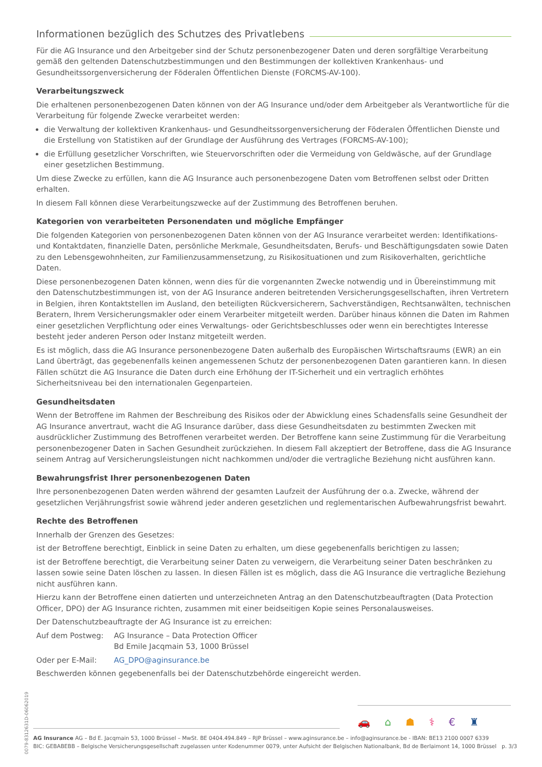Informationen bezüglich des Schutzes des Privatlebens
Für die AG Insurance und den Arbeitgeber sind der Schutz personenbezogener Daten und deren sorgfältige Verarbeitung gemäß den geltenden Datenschutzbestimmungen und den Bestimmungen der kollektiven Krankenhaus- und Gesundheitssorgenversicherung der Föderalen Öffentlichen Dienste (FORCMS-AV-100).
Verarbeitungszweck
Die erhaltenen personenbezogenen Daten können von der AG Insurance und/oder dem Arbeitgeber als Verantwortliche für die Verarbeitung für folgende Zwecke verarbeitet werden:
die Verwaltung der kollektiven Krankenhaus- und Gesundheitssorgenversicherung der Föderalen Öffentlichen Dienste und die Erstellung von Statistiken auf der Grundlage der Ausführung des Vertrages (FORCMS-AV-100);
die Erfüllung gesetzlicher Vorschriften, wie Steuervorschriften oder die Vermeidung von Geldwäsche, auf der Grundlage einer gesetzlichen Bestimmung.
Um diese Zwecke zu erfüllen, kann die AG Insurance auch personenbezogene Daten vom Betroffenen selbst oder Dritten erhalten.
In diesem Fall können diese Verarbeitungszwecke auf der Zustimmung des Betroffenen beruhen.
Kategorien von verarbeiteten Personendaten und mögliche Empfänger
Die folgenden Kategorien von personenbezogenen Daten können von der AG Insurance verarbeitet werden: Identifikations- und Kontaktdaten, finanzielle Daten, persönliche Merkmale, Gesundheitsdaten, Berufs- und Beschäftigungsdaten sowie Daten zu den Lebensgewohnheiten, zur Familienzusammensetzung, zu Risikosituationen und zum Risikoverhalten, gerichtliche Daten.
Diese personenbezogenen Daten können, wenn dies für die vorgenannten Zwecke notwendig und in Übereinstimmung mit den Datenschutzbestimmungen ist, von der AG Insurance anderen beitretenden Versicherungsgesellschaften, ihren Vertretern in Belgien, ihren Kontaktstellen im Ausland, den beteiligten Rückversicherern, Sachverständigen, Rechtsanwälten, technischen Beratern, Ihrem Versicherungsmakler oder einem Verarbeiter mitgeteilt werden. Darüber hinaus können die Daten im Rahmen einer gesetzlichen Verpflichtung oder eines Verwaltungs- oder Gerichtsbeschlusses oder wenn ein berechtigtes Interesse besteht jeder anderen Person oder Instanz mitgeteilt werden.
Es ist möglich, dass die AG Insurance personenbezogene Daten außerhalb des Europäischen Wirtschaftsraums (EWR) an ein Land überträgt, das gegebenenfalls keinen angemessenen Schutz der personenbezogenen Daten garantieren kann. In diesen Fällen schützt die AG Insurance die Daten durch eine Erhöhung der IT-Sicherheit und ein vertraglich erhöhtes Sicherheitsniveau bei den internationalen Gegenparteien.
Gesundheitsdaten
Wenn der Betroffene im Rahmen der Beschreibung des Risikos oder der Abwicklung eines Schadensfalls seine Gesundheit der AG Insurance anvertraut, wacht die AG Insurance darüber, dass diese Gesundheitsdaten zu bestimmten Zwecken mit ausdrücklicher Zustimmung des Betroffenen verarbeitet werden. Der Betroffene kann seine Zustimmung für die Verarbeitung personenbezogener Daten in Sachen Gesundheit zurückziehen. In diesem Fall akzeptiert der Betroffene, dass die AG Insurance seinem Antrag auf Versicherungsleistungen nicht nachkommen und/oder die vertragliche Beziehung nicht ausführen kann.
Bewahrungsfrist Ihrer personenbezogenen Daten
Ihre personenbezogenen Daten werden während der gesamten Laufzeit der Ausführung der o.a. Zwecke, während der gesetzlichen Verjährungsfrist sowie während jeder anderen gesetzlichen und reglementarischen Aufbewahrungsfrist bewahrt.
Rechte des Betroffenen
Innerhalb der Grenzen des Gesetzes:
ist der Betroffene berechtigt, Einblick in seine Daten zu erhalten, um diese gegebenenfalls berichtigen zu lassen;
ist der Betroffene berechtigt, die Verarbeitung seiner Daten zu verweigern, die Verarbeitung seiner Daten beschränken zu lassen sowie seine Daten löschen zu lassen. In diesen Fällen ist es möglich, dass die AG Insurance die vertragliche Beziehung nicht ausführen kann.
Hierzu kann der Betroffene einen datierten und unterzeichneten Antrag an den Datenschutzbeauftragten (Data Protection Officer, DPO) der AG Insurance richten, zusammen mit einer beidseitigen Kopie seines Personalausweises.
Der Datenschutzbeauftragte der AG Insurance ist zu erreichen:
Auf dem Postweg: AG Insurance – Data Protection Officer
Bd Emile Jacqmain 53, 1000 Brüssel
Oder per E-Mail: AG_DPO@aginsurance.be
Beschwerden können gegebenenfalls bei der Datenschutzbehörde eingereicht werden.
0079-8312631D-06062019
🚗 ⌂ ☗ ⚕ € ♜
AG Insurance AG – Bd E. Jacqmain 53, 1000 Brüssel – MwSt. BE 0404.494.849 – RJP Brüssel – www.aginsurance.be – info@aginsurance.be - IBAN: BE13 2100 0007 6339
BIC: GEBABEBB – Belgische Versicherungsgesellschaft zugelassen unter Kodenummer 0079, unter Aufsicht der Belgischen Nationalbank, Bd de Berlaimont 14, 1000 Brüssel p. 3/3